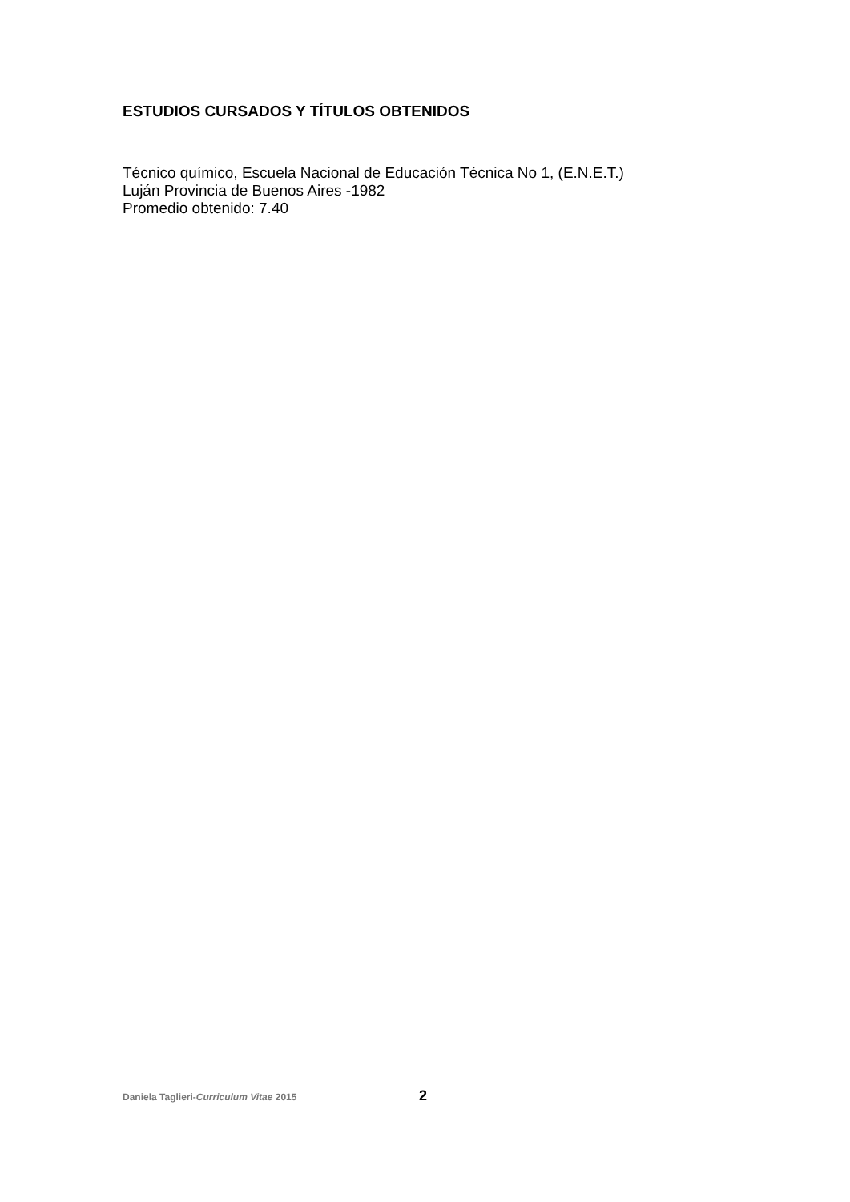ESTUDIOS CURSADOS Y TÍTULOS OBTENIDOS
Técnico químico, Escuela Nacional de Educación Técnica No 1, (E.N.E.T.)
Luján Provincia de Buenos Aires -1982
Promedio obtenido: 7.40
Daniela Taglieri-Curriculum Vitae 2015 2